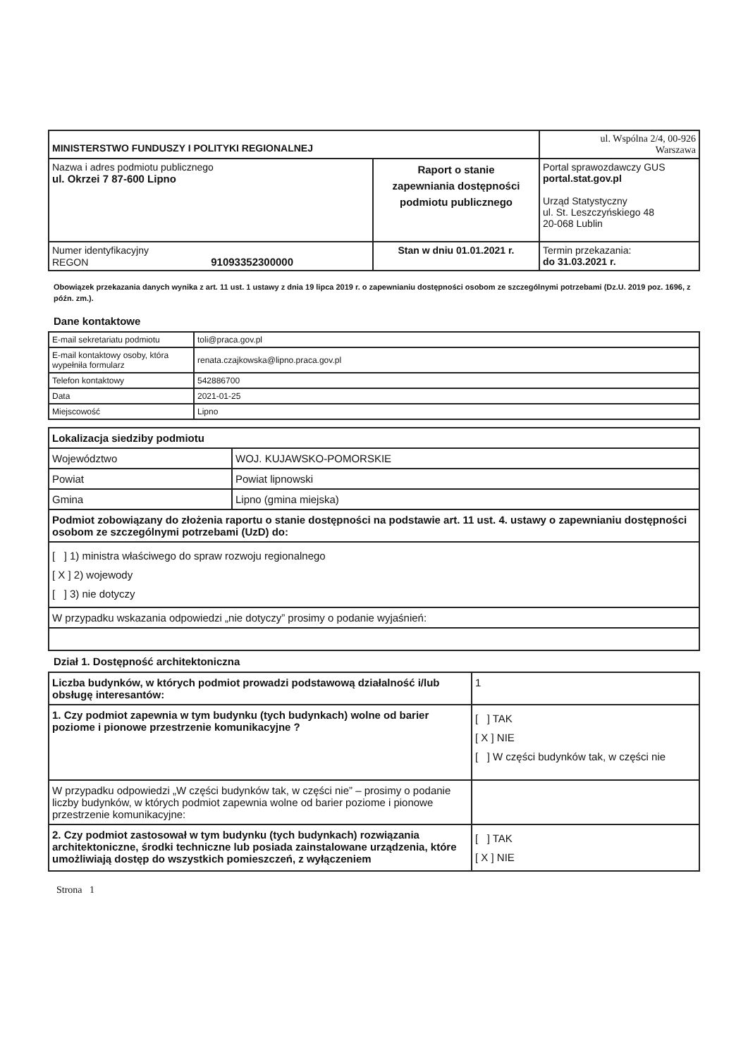| MINISTERSTWO FUNDUSZY I POLITYKI REGIONALNEJ | | ul. Wspólna 2/4, 00-926 Warszawa |
| Nazwa i adres podmiotu publicznego ul. Okrzei 7 87-600 Lipno | Raport o stanie zapewniania dostępności podmiotu publicznego | Portal sprawozdawczy GUS portal.stat.gov.pl Urząd Statystyczny ul. St. Leszczyńskiego 48 20-068 Lublin |
| Numer identyfikacyjny REGON 91093352300000 | Stan w dniu 01.01.2021 r. | Termin przekazania: do 31.03.2021 r. |
Obowiązek przekazania danych wynika z art. 11 ust. 1 ustawy z dnia 19 lipca 2019 r. o zapewnianiu dostępności osobom ze szczególnymi potrzebami (Dz.U. 2019 poz. 1696, z późn. zm.).
Dane kontaktowe
| E-mail sekretariatu podmiotu | toli@praca.gov.pl |
| E-mail kontaktowy osoby, która wypełniła formularz | renata.czajkowska@lipno.praca.gov.pl |
| Telefon kontaktowy | 542886700 |
| Data | 2021-01-25 |
| Miejscowość | Lipno |
| Lokalizacja siedziby podmiotu | |
| Województwo | WOJ. KUJAWSKO-POMORSKIE |
| Powiat | Powiat lipnowski |
| Gmina | Lipno (gmina miejska) |
| Podmiot zobowiązany do złożenia raportu o stanie dostępności na podstawie art. 11 ust. 4. ustawy o zapewnianiu dostępności osobom ze szczególnymi potrzebami (UzD) do: | |
| [ ] 1) ministra właściwego do spraw rozwoju regionalnego [ X ] 2) wojewody [ ] 3) nie dotyczy | |
| W przypadku wskazania odpowiedzi „nie dotyczy” prosimy o podanie wyjaśnień: | |
Dział 1. Dostępność architektoniczna
| Liczba budynków, w których podmiot prowadzi podstawową działalność i/lub obsługę interesantów: | 1 |
| 1. Czy podmiot zapewnia w tym budynku (tych budynkach) wolne od barier poziome i pionowe przestrzenie komunikacyjne ? | [ ] TAK [ X ] NIE [ ] W części budynków tak, w części nie |
| W przypadku odpowiedzi „W części budynków tak, w części nie” – prosimy o podanie liczby budynków, w których podmiot zapewnia wolne od barier poziome i pionowe przestrzenie komunikacyjne: | |
| 2. Czy podmiot zastosował w tym budynku (tych budynkach) rozwiązania architektoniczne, środki techniczne lub posiada zainstalowane urządzenia, które umożliwiają dostęp do wszystkich pomieszczeń, z wyłączeniem | [ ] TAK [ X ] NIE |
Strona 1